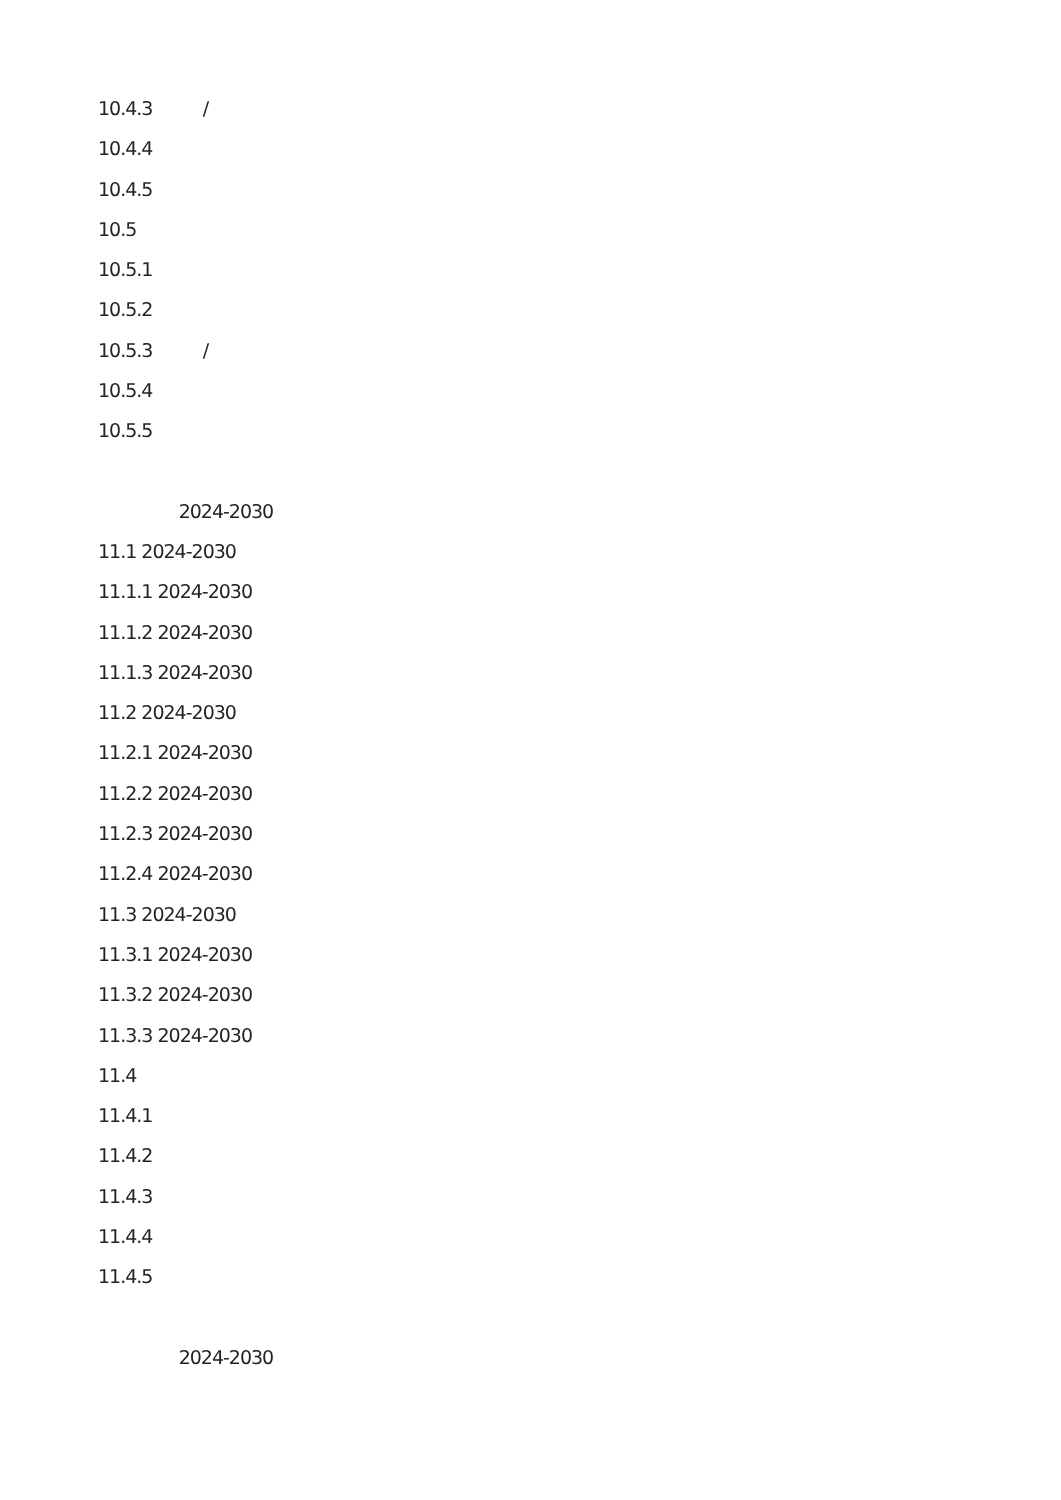10.4.3 /
10.4.4
10.4.5
10.5
10.5.1
10.5.2
10.5.3 /
10.5.4
10.5.5
2024-2030
11.1 2024-2030
11.1.1 2024-2030
11.1.2 2024-2030
11.1.3 2024-2030
11.2 2024-2030
11.2.1 2024-2030
11.2.2 2024-2030
11.2.3 2024-2030
11.2.4 2024-2030
11.3 2024-2030
11.3.1 2024-2030
11.3.2 2024-2030
11.3.3 2024-2030
11.4
11.4.1
11.4.2
11.4.3
11.4.4
11.4.5
2024-2030